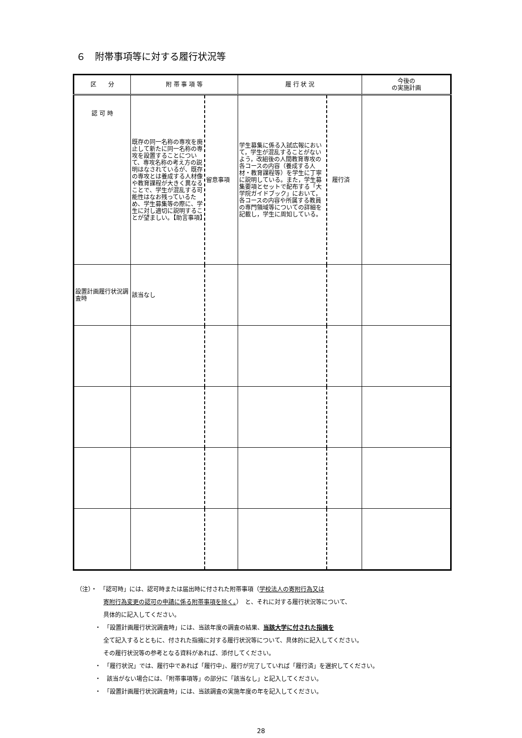６　附帯事項等に対する履行状況等
| 区 分 | 附 帯 事 項 等 | | 履 行 状 況 | | 今後の の実施計画 |
| --- | --- | --- | --- | --- | --- |
| 認 可 時 | 既存の同一名称の専攻を廃止して新たに同一名称の専攻を設置することについて、専攻名称の考え方の説明はなされているが、既存の専攻とは養成する人材像や教育課程が大きく異なることで、学生が混乱する可能性はなお残っているため、学生募集等の際に、学生に対し適切に説明することが望ましい。【助言事項】 | 留意事項 | 学生募集に係る入試広報において，学生が混乱することがないよう，改組後の人間教育専攻の各コースの内容（養成する人材・教育課程等）を学生に丁寧に説明している。また，学生募集要項とセットで配布する「大学院ガイドブック」において，各コースの内容や所属する教員の専門領域等についての詳細を記載し，学生に周知している。 | 履行済 | |
| 設置計画履行状況調査時 | 該当なし | | | | |
（注）・　「認可時」には、認可時または届出時に付された附帯事項（学校法人の寄附行為又は
寄附行為変更の認可の申請に係る附帯事項を除く。）　と、それに対する履行状況等について、
具体的に記入してください。
・　「設置計画履行状況調査時」には、当該年度の調査の結果、当該大学に付された指摘を
全て記入するとともに、付された指摘に対する履行状況等について、具体的に記入してください。
その履行状況等の参考となる資料があれば、添付してください。
・　「履行状況」では、履行中であれば「履行中」、履行が完了していれば「履行済」を選択してください。
・　該当がない場合には、「附帯事項等」の部分に「該当なし」と記入してください。
・　「設置計画履行状況調査時」には、当該調査の実施年度の年を記入してください。
28